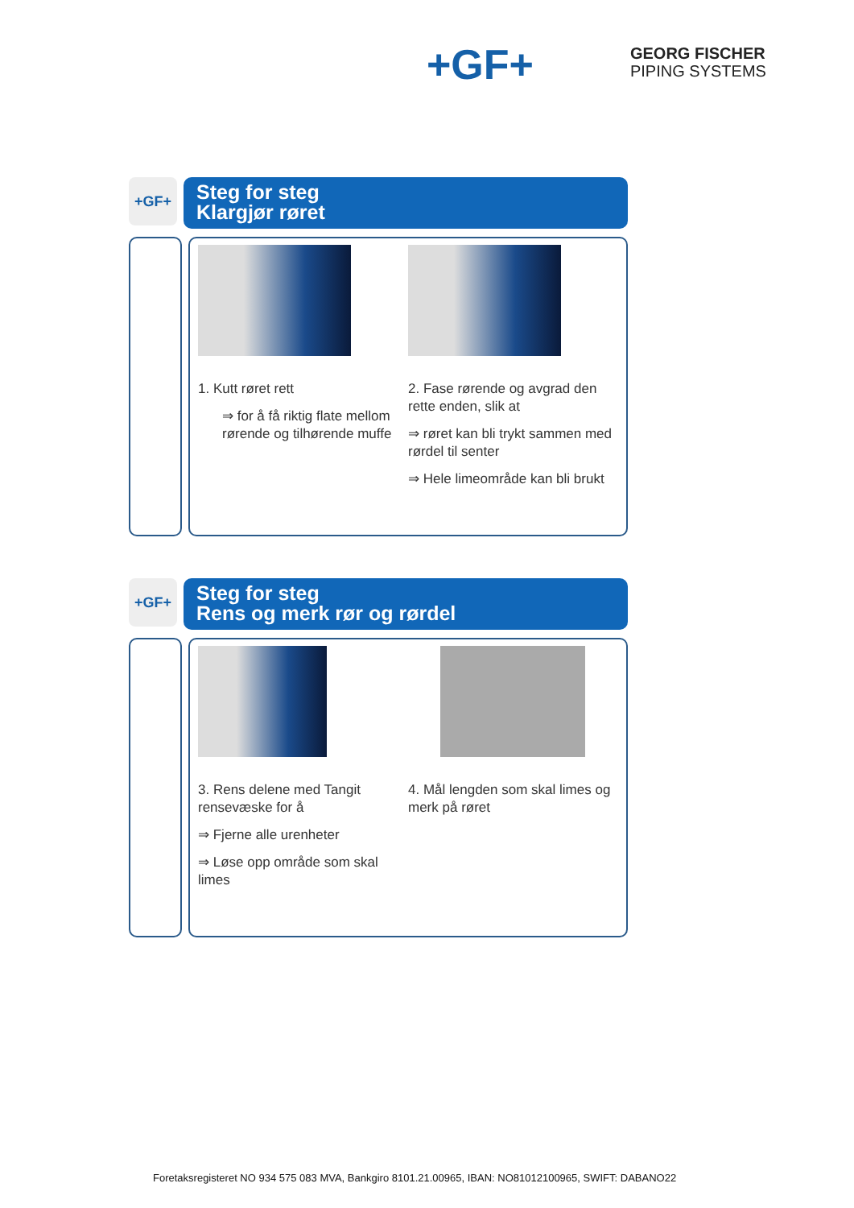+GF+
GEORG FISCHER
PIPING SYSTEMS
+GF+
Steg for steg
Klargjør røret
1. Kutt røret rett
⇒ for å få riktig flate mellom rørende og tilhørende muffe
2. Fase rørende og avgrad den rette enden, slik at
⇒ røret kan bli trykt sammen med rørdel til senter
⇒ Hele limeområde kan bli brukt
+GF+
Steg for steg
Rens og merk rør og rørdel
3. Rens delene med Tangit rensevæske for å
⇒ Fjerne alle urenheter
⇒ Løse opp område som skal limes
4. Mål lengden som skal limes og merk på røret
Foretaksregisteret NO 934 575 083 MVA, Bankgiro 8101.21.00965, IBAN: NO81012100965, SWIFT: DABANO22